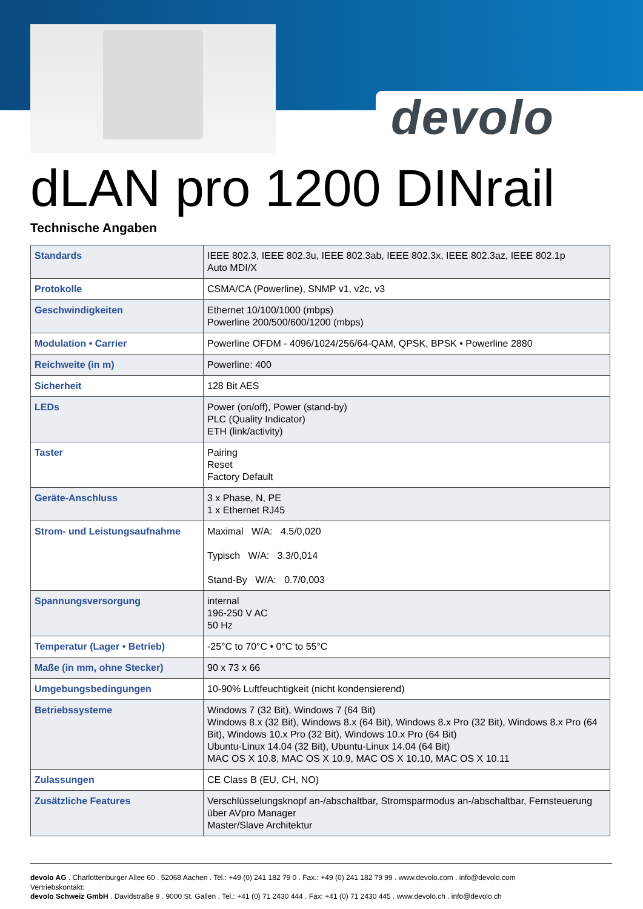devolo
dLAN pro 1200 DINrail
Technische Angaben
| Standards | IEEE 802.3, IEEE 802.3u, IEEE 802.3ab, IEEE 802.3x, IEEE 802.3az, IEEE 802.1p Auto MDI/X |
| Protokolle | CSMA/CA (Powerline), SNMP v1, v2c, v3 |
| Geschwindigkeiten | Ethernet 10/100/1000 (mbps) Powerline 200/500/600/1200 (mbps) |
| Modulation • Carrier | Powerline OFDM - 4096/1024/256/64-QAM, QPSK, BPSK • Powerline 2880 |
| Reichweite (in m) | Powerline: 400 |
| Sicherheit | 128 Bit AES |
| LEDs | Power (on/off), Power (stand-by) PLC (Quality Indicator) ETH (link/activity) |
| Taster | Pairing Reset Factory Default |
| Geräte-Anschluss | 3 x Phase, N, PE 1 x Ethernet RJ45 |
| Strom- und Leistungsaufnahme | Maximal W/A: 4.5/0,020 Typisch W/A: 3.3/0,014 Stand-By W/A: 0.7/0,003 |
| Spannungsversorgung | internal 196-250 V AC 50 Hz |
| Temperatur (Lager • Betrieb) | -25°C to 70°C • 0°C to 55°C |
| Maße (in mm, ohne Stecker) | 90 x 73 x 66 |
| Umgebungsbedingungen | 10-90% Luftfeuchtigkeit (nicht kondensierend) |
| Betriebssysteme | Windows 7 (32 Bit), Windows 7 (64 Bit) Windows 8.x (32 Bit), Windows 8.x (64 Bit), Windows 8.x Pro (32 Bit), Windows 8.x Pro (64 Bit), Windows 10.x Pro (32 Bit), Windows 10.x Pro (64 Bit) Ubuntu-Linux 14.04 (32 Bit), Ubuntu-Linux 14.04 (64 Bit) MAC OS X 10.8, MAC OS X 10.9, MAC OS X 10.10, MAC OS X 10.11 |
| Zulassungen | CE Class B (EU, CH, NO) |
| Zusätzliche Features | Verschlüsselungsknopf an-/abschaltbar, Stromsparmodus an-/abschaltbar, Fernsteuerung über AVpro Manager Master/Slave Architektur |
devolo AG . Charlottenburger Allee 60 . 52068 Aachen . Tel.: +49 (0) 241 182 79 0 . Fax.: +49 (0) 241 182 79 99 . www.devolo.com . info@devolo.com
Vertriebskontakt:
devolo Schweiz GmbH . Davidstraße 9 . 9000 St. Gallen . Tel.: +41 (0) 71 2430 444 . Fax: +41 (0) 71 2430 445 . www.devolo.ch . info@devolo.ch